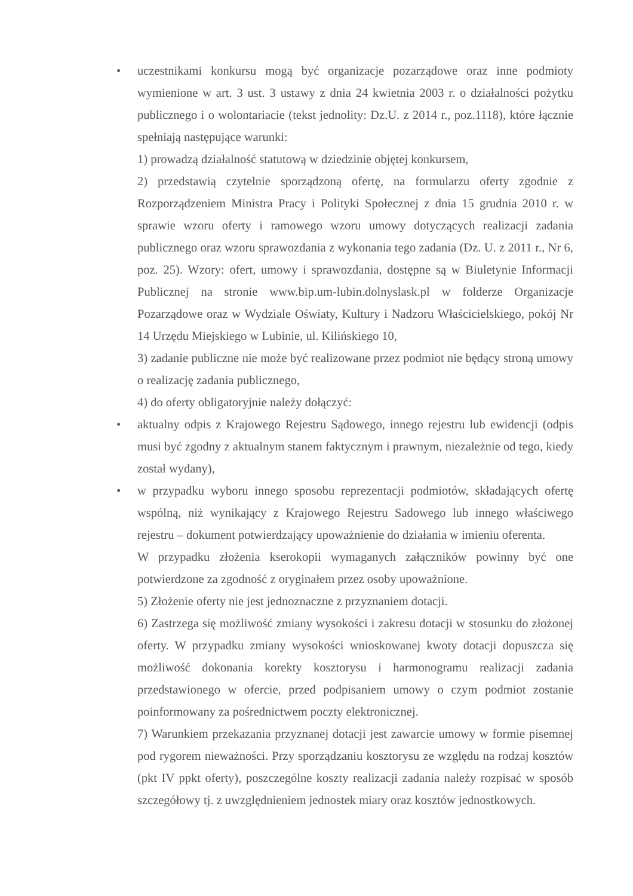• uczestnikami konkursu mogą być organizacje pozarządowe oraz inne podmioty wymienione w art. 3 ust. 3 ustawy z dnia 24 kwietnia 2003 r. o działalności pożytku publicznego i o wolontariacie (tekst jednolity: Dz.U. z 2014 r., poz.1118), które łącznie spełniają następujące warunki:
1) prowadzą działalność statutową w dziedzinie objętej konkursem,
2) przedstawią czytelnie sporządzoną ofertę, na formularzu oferty zgodnie z Rozporządzeniem Ministra Pracy i Polityki Społecznej z dnia 15 grudnia 2010 r. w sprawie wzoru oferty i ramowego wzoru umowy dotyczących realizacji zadania publicznego oraz wzoru sprawozdania z wykonania tego zadania (Dz. U. z 2011 r., Nr 6, poz. 25). Wzory: ofert, umowy i sprawozdania, dostępne są w Biuletynie Informacji Publicznej na stronie www.bip.um-lubin.dolnyslask.pl w folderze Organizacje Pozarządowe oraz w Wydziale Oświaty, Kultury i Nadzoru Właścicielskiego, pokój Nr 14 Urzędu Miejskiego w Lubinie, ul. Kilińskiego 10,
3) zadanie publiczne nie może być realizowane przez podmiot nie będący stroną umowy o realizację zadania publicznego,
4) do oferty obligatoryjnie należy dołączyć:
• aktualny odpis z Krajowego Rejestru Sądowego, innego rejestru lub ewidencji (odpis musi być zgodny z aktualnym stanem faktycznym i prawnym, niezależnie od tego, kiedy został wydany),
• w przypadku wyboru innego sposobu reprezentacji podmiotów, składających ofertę wspólną, niż wynikający z Krajowego Rejestru Sadowego lub innego właściwego rejestru – dokument potwierdzający upoważnienie do działania w imieniu oferenta.
W przypadku złożenia kserokopii wymaganych załączników powinny być one potwierdzone za zgodność z oryginałem przez osoby upoważnione.
5) Złożenie oferty nie jest jednoznaczne z przyznaniem dotacji.
6) Zastrzega się możliwość zmiany wysokości i zakresu dotacji w stosunku do złożonej oferty. W przypadku zmiany wysokości wnioskowanej kwoty dotacji dopuszcza się możliwość dokonania korekty kosztorysu i harmonogramu realizacji zadania przedstawionego w ofercie, przed podpisaniem umowy o czym podmiot zostanie poinformowany za pośrednictwem poczty elektronicznej.
7) Warunkiem przekazania przyznanej dotacji jest zawarcie umowy w formie pisemnej pod rygorem nieważności. Przy sporządzaniu kosztorysu ze względu na rodzaj kosztów (pkt IV ppkt oferty), poszczególne koszty realizacji zadania należy rozpisać w sposób szczegółowy tj. z uwzględnieniem jednostek miary oraz kosztów jednostkowych.